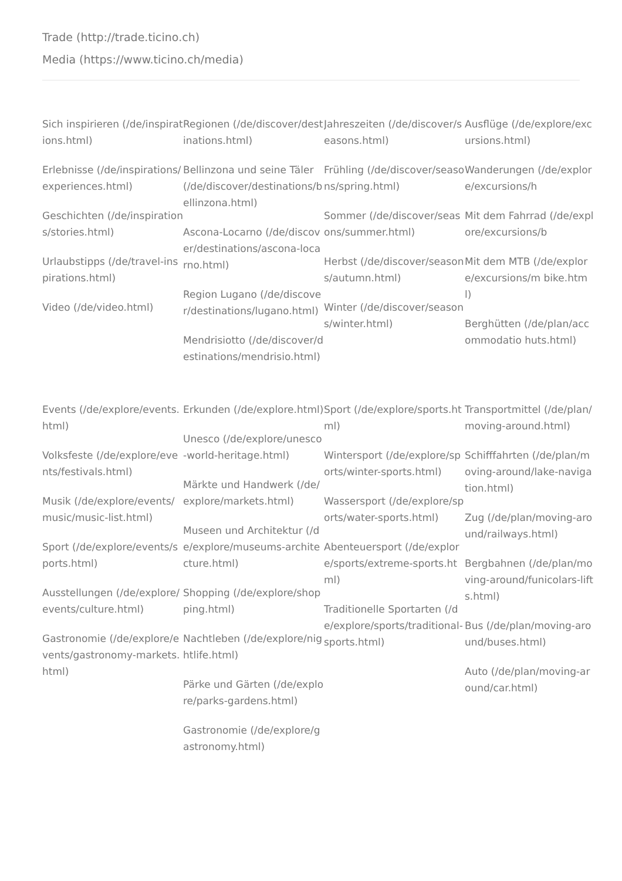Trade (http://trade.ticino.ch)
Media (https://www.ticino.ch/media)
Sich inspirieren (/de/inspirations.html)
Erlebnisse (/de/inspirations/experiences.html)
Geschichten (/de/inspirations/stories.html)
Urlaubstipps (/de/travel-inspirations.html)
Video (/de/video.html)
Regionen (/de/discover/destinations.html)
Bellinzona und seine Täler (/de/discover/destinations/bellinzona.html)
Ascona-Locarno (/de/discover/destinations/ascona-locarno.html)
Region Lugano (/de/discover/destinations/lugano.html)
Mendrisiotto (/de/discover/destinations/mendrisio.html)
Jahreszeiten (/de/discover/seasons.html)
Frühling (/de/discover/seasons/spring.html)
Sommer (/de/discover/seasons/summer.html)
Herbst (/de/discover/seasons/autumn.html)
Winter (/de/discover/seasons/winter.html)
Ausflüge (/de/explore/excursions.html)
Wanderungen (/de/explore/excursions/h
Mit dem Fahrrad (/de/explore/excursions/b
Mit dem MTB (/de/explore/excursions/m bike.html)
Berghütten (/de/plan/accommodatio huts.html)
Events (/de/explore/events.html)
Volksfeste (/de/explore/events/festivals.html)
Musik (/de/explore/events/music/music-list.html)
Sport (/de/explore/events/sports.html)
Ausstellungen (/de/explore/events/culture.html)
Gastronomie (/de/explore/events/gastronomy-markets.html)
Erkunden (/de/explore.html)
Unesco (/de/explore/unesco-world-heritage.html)
Märkte und Handwerk (/de/explore/markets.html)
Museen und Architektur (/de/explore/museums-architecture.html)
Shopping (/de/explore/shopping.html)
Nachtleben (/de/explore/nightlife.html)
Pärke und Gärten (/de/explore/parks-gardens.html)
Gastronomie (/de/explore/gastronomy.html)
Sport (/de/explore/sports.html)
Wintersport (/de/explore/sports/winter-sports.html)
Wassersport (/de/explore/sports/water-sports.html)
Abenteuersport (/de/explore/sports/extreme-sports.html)
Traditionelle Sportarten (/de/explore/sports/traditional-sports.html)
Transportmittel (/de/plan/moving-around.html)
Schifffahrten (/de/plan/moving-around/lake-navigation.html)
Zug (/de/plan/moving-around/railways.html)
Bergbahnen (/de/plan/moving-around/funicolars-lifts.html)
Bus (/de/plan/moving-around/buses.html)
Auto (/de/plan/moving-around/car.html)